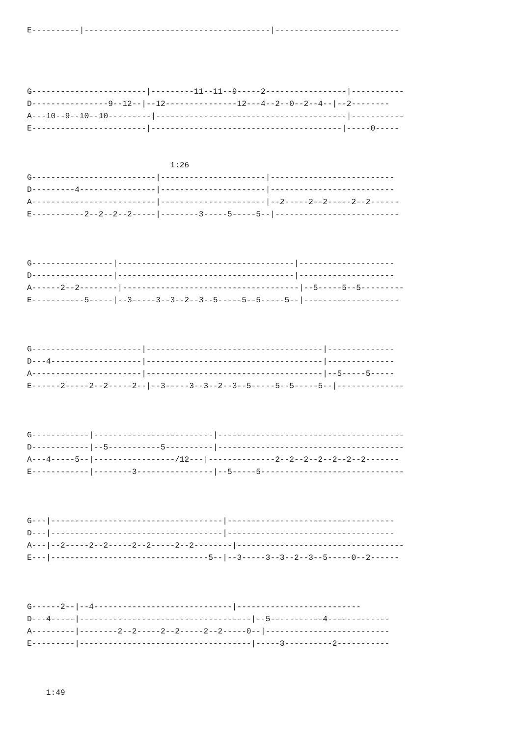E----------|---------------------------------------|--------------------------




G------------------------|---------11--11--9-----2-----------------|-----------
D----------------9--12--|--12---------------12---4--2--0--2--4--|--2--------
A---10--9--10--10---------|----------------------------------------|-----------
E------------------------|----------------------------------------|-----0-----


                              1:26
G--------------------------|----------------------|--------------------------
D---------4----------------|----------------------|--------------------------
A--------------------------|----------------------|--2-----2--2-----2--2------
E-----------2--2--2--2-----|--------3-----5-----5--|--------------------------



G-----------------|-------------------------------------|--------------------
D-----------------|-------------------------------------|--------------------
A------2--2--------|-------------------------------------|--5-----5--5---------
E-----------5-----|--3-----3--3--2--3--5-----5--5-----5--|--------------------



G-----------------------|-------------------------------------|--------------
D---4-------------------|-------------------------------------|--------------
A-----------------------|-------------------------------------|--5-----5-----
E------2-----2--2-----2--|--3-----3--3--2--3--5-----5--5-----5--|--------------



G------------|-------------------------|---------------------------------------
D------------|--5-----------5----------|---------------------------------------
A---4-----5--|-----------------/12---|--------------2--2--2--2--2--2--2-------
E------------|--------3----------------|--5-----5------------------------------



G---|------------------------------------|-----------------------------------
D---|------------------------------------|-----------------------------------
A---|--2-----2--2-----2--2-----2--2--------|-----------------------------------
E---|---------------------------------5--|--3-----3--3--2--3--5-----0--2------



G------2--|--4-----------------------------|--------------------------
D---4-----|------------------------------------|--5-----------4-------------
A---------|--------2--2-----2--2-----2--2-----0--|--------------------------
E---------|------------------------------------|-----3----------2-----------



    1:49